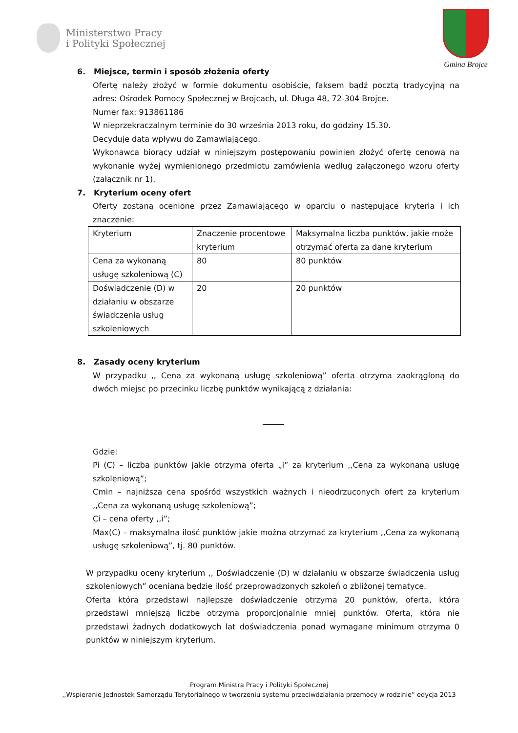Ministerstwo Pracy
i Polityki Społecznej
Gmina Brojce
6. Miejsce, termin i sposób złożenia oferty
Ofertę należy złożyć w formie dokumentu osobiście, faksem bądź pocztą tradycyjną na adres: Ośrodek Pomocy Społecznej w Brojcach, ul. Długa 48, 72-304 Brojce.
Numer fax: 913861186
W nieprzekraczalnym terminie do 30 września 2013 roku, do godziny 15.30.
Decyduje data wpływu do Zamawiającego.
Wykonawca biorący udział w niniejszym postępowaniu powinien złożyć ofertę cenową na wykonanie wyżej wymienionego przedmiotu zamówienia według załączonego wzoru oferty (załącznik nr 1).
7. Kryterium oceny ofert
Oferty zostaną ocenione przez Zamawiającego w oparciu o następujące kryteria i ich znaczenie:
| Kryterium | Znaczenie procentowe kryterium | Maksymalna liczba punktów, jakie może otrzymać oferta za dane kryterium |
| Cena za wykonaną usługę szkoleniową (C) | 80 | 80 punktów |
| Doświadczenie (D) w działaniu w obszarze świadczenia usług szkoleniowych | 20 | 20 punktów |
8. Zasady oceny kryterium
W przypadku ,, Cena za wykonaną usługę szkoleniową” oferta otrzyma zaokrągloną do dwóch miejsc po przecinku liczbę punktów wynikającą z działania:
Gdzie:
Pi (C) – liczba punktów jakie otrzyma oferta „i” za kryterium ,,Cena za wykonaną usługę szkoleniową”;
Cmin – najniższa cena spośród wszystkich ważnych i nieodrzuconych ofert za kryterium ,,Cena za wykonaną usługę szkoleniową”;
Ci – cena oferty ,,i”;
Max(C) – maksymalna ilość punktów jakie można otrzymać za kryterium ,,Cena za wykonaną usługę szkoleniową”, tj. 80 punktów.
W przypadku oceny kryterium ,, Doświadczenie (D) w działaniu w obszarze świadczenia usług szkoleniowych” oceniana będzie ilość przeprowadzonych szkoleń o zbliżonej tematyce.
Oferta która przedstawi najlepsze doświadczenie otrzyma 20 punktów, oferta, która przedstawi mniejszą liczbę otrzyma proporcjonalnie mniej punktów. Oferta, która nie przedstawi żadnych dodatkowych lat doświadczenia ponad wymagane minimum otrzyma 0 punktów w niniejszym kryterium.
Program Ministra Pracy i Polityki Społecznej
,,Wspieranie Jednostek Samorządu Terytorialnego w tworzeniu systemu przeciwdziałania przemocy w rodzinie” edycja 2013